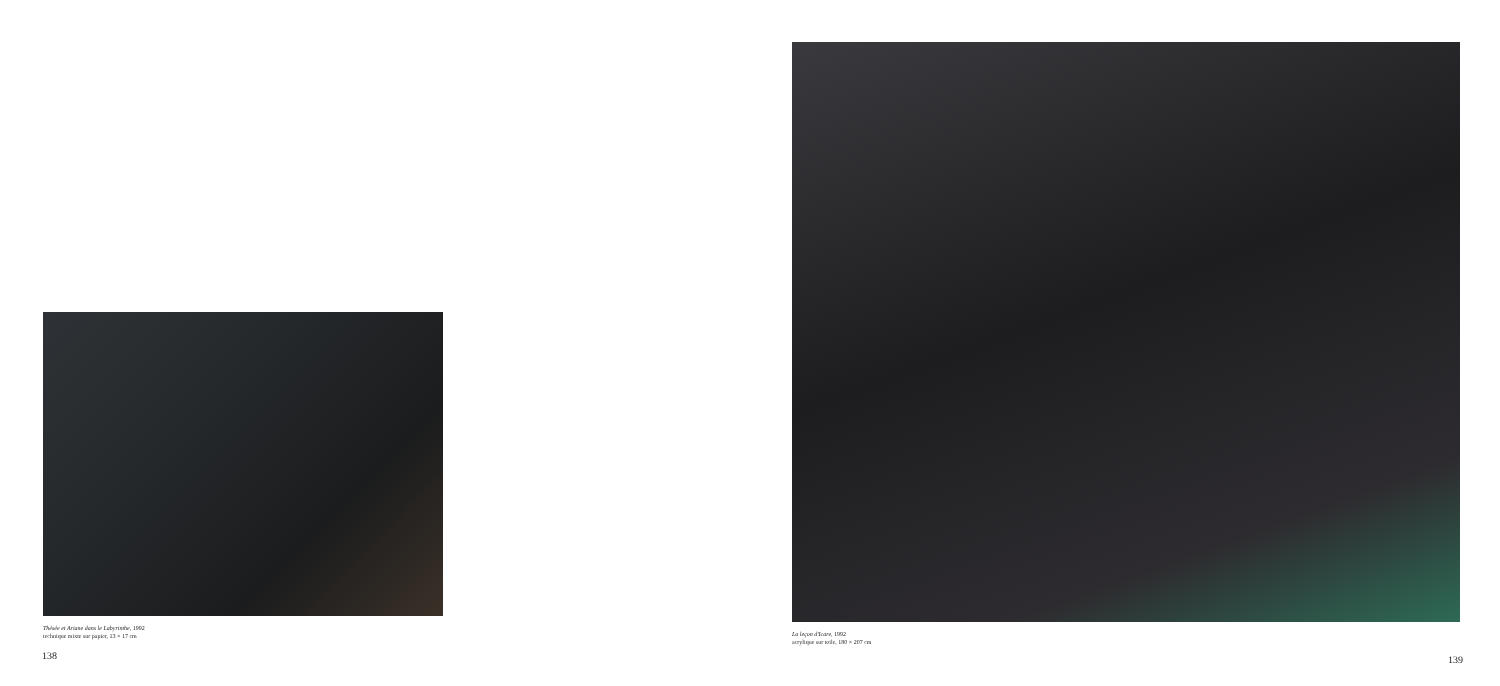Thésée et Ariane dans le Labyrinthe, 1992
technique mixte sur papier, 13 × 17 cm
138
La leçon d'Icare, 1992
acrylique sur toile, 180 × 207 cm
139